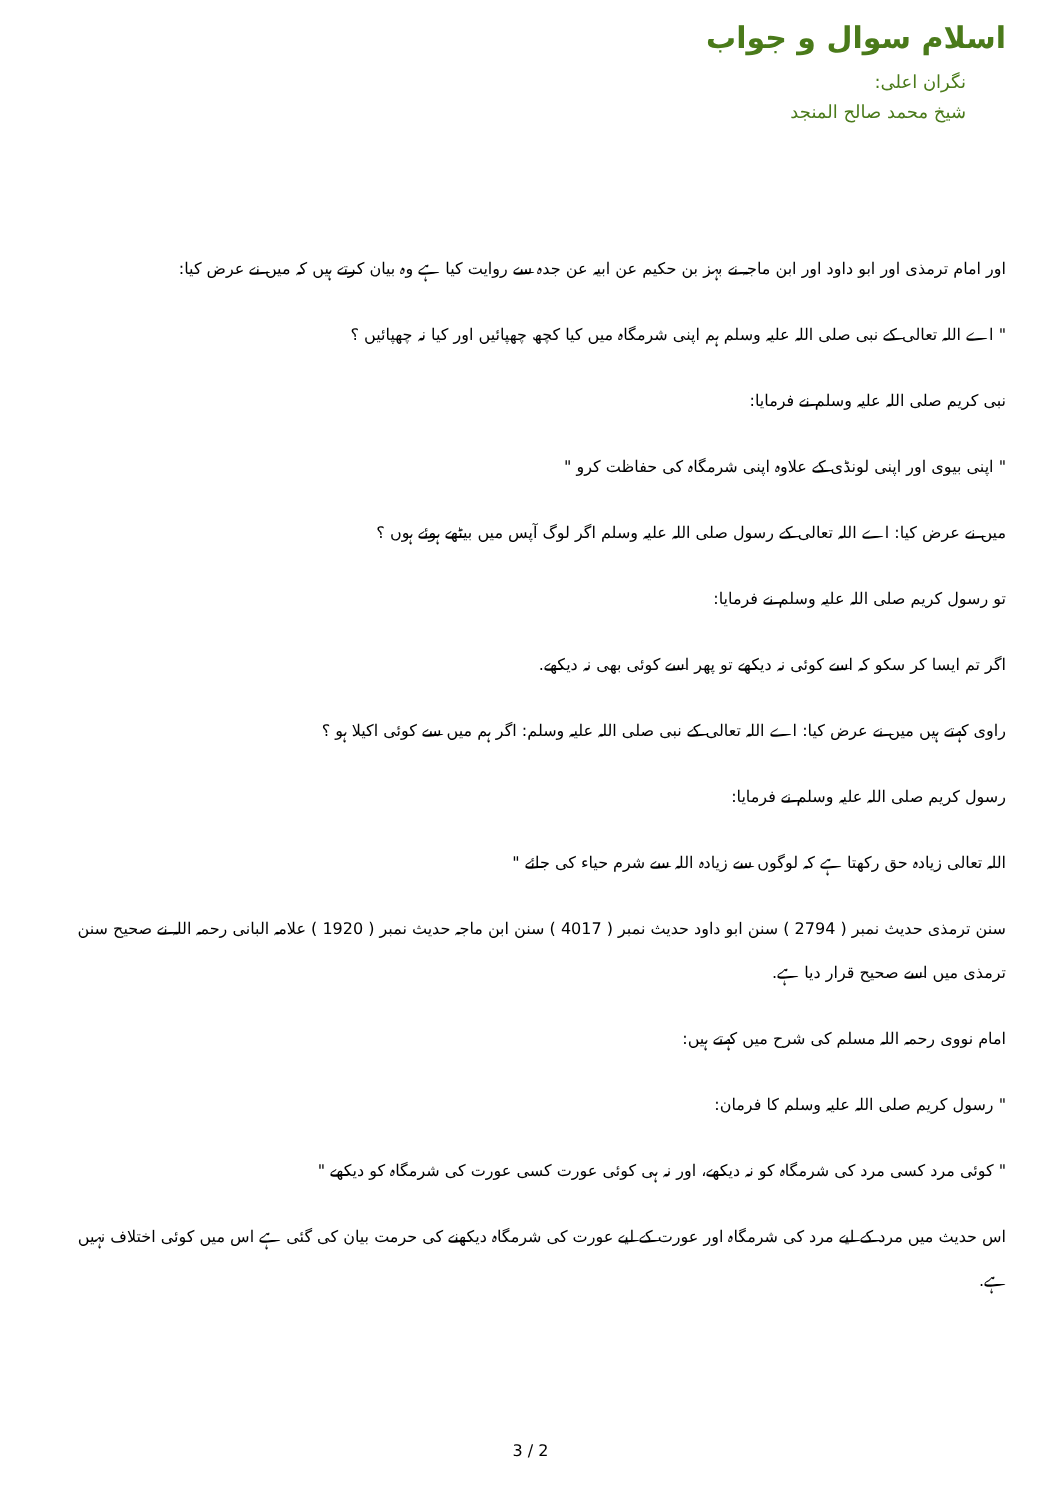اسلام سوال و جواب
نگران اعلی:
شیخ محمد صالح المنجد
اور امام ترمذی اور ابو داود اور ابن ماجہ نے بہز بن حکیم عن ابیہ عن جدہ سے روایت کیا ہے وہ بیان کرتے ہیں کہ میں نے عرض کیا:
" اے اللہ تعالی کے نبی صلی اللہ علیہ وسلم ہم اپنی شرمگاہ میں کیا کچھ چھپائیں اور کیا نہ چھپائیں ؟
نبی کریم صلی اللہ علیہ وسلم نے فرمایا:
" اپنی بیوی اور اپنی لونڈی کے علاوہ اپنی شرمگاہ کی حفاظت کرو "
میں نے عرض کیا: اے اللہ تعالی کے رسول صلی اللہ علیہ وسلم اگر لوگ آپس میں بیٹھے ہوئے ہوں ؟
تو رسول کریم صلی اللہ علیہ وسلم نے فرمایا:
اگر تم ایسا کر سکو کہ اسے کوئی نہ دیکھے تو پھر اسے کوئی بھی نہ دیکھے.
راوی کہتے ہیں میں نے عرض کیا: اے اللہ تعالی کے نبی صلی اللہ علیہ وسلم: اگر ہم میں سے کوئی اکیلا ہو ؟
رسول کریم صلی اللہ علیہ وسلم نے فرمایا:
اللہ تعالی زیادہ حق رکھتا ہے کہ لوگوں سے زیادہ اللہ سے شرم حیاء کی جائے "
سنن ترمذی حدیث نمبر ( 2794 ) سنن ابو داود حدیث نمبر ( 4017 ) سنن ابن ماجہ حدیث نمبر ( 1920 ) علامہ البانی رحمہ اللہ نے صحیح سنن ترمذی میں اسے صحیح قرار دیا ہے.
امام نووی رحمہ اللہ مسلم کی شرح میں کہتے ہیں:
" رسول کریم صلی اللہ علیہ وسلم کا فرمان:
" کوئی مرد کسی مرد کی شرمگاہ کو نہ دیکھے، اور نہ ہی کوئی عورت کسی عورت کی شرمگاہ کو دیکھے "
اس حدیث میں مرد کے لیے مرد کی شرمگاہ اور عورت کے لیے عورت کی شرمگاہ دیکھنے کی حرمت بیان کی گئی ہے اس میں کوئی اختلاف نہیں ہے.
3 / 2